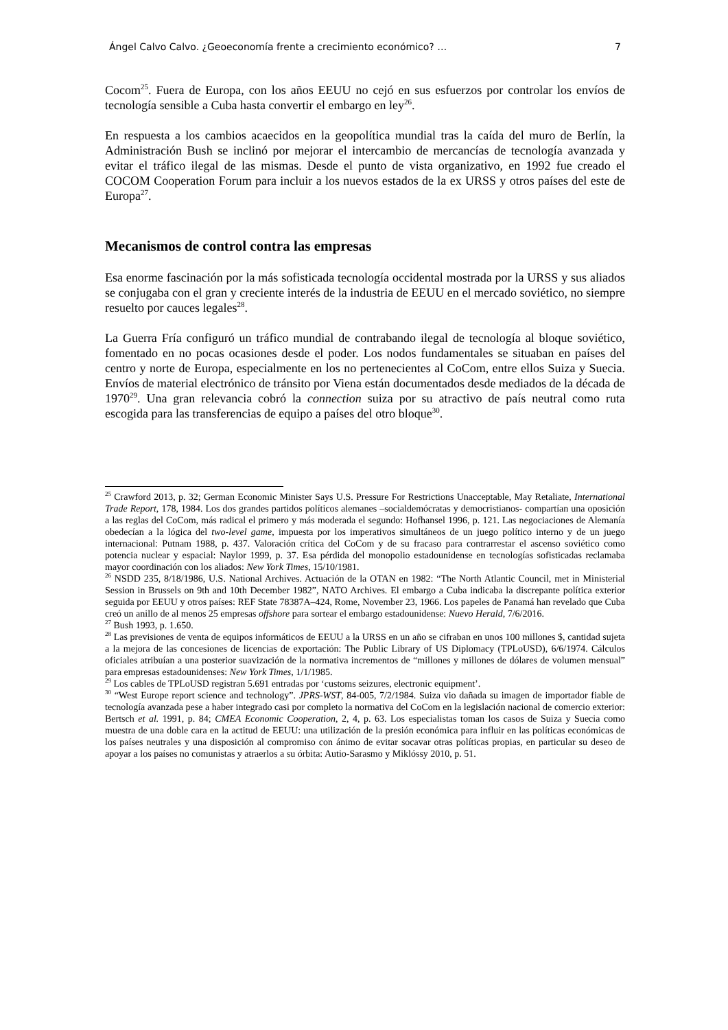Ángel Calvo Calvo. ¿Geoeconomía frente a crecimiento económico? … 7
Cocom<sup>25</sup>. Fuera de Europa, con los años EEUU no cejó en sus esfuerzos por controlar los envíos de tecnología sensible a Cuba hasta convertir el embargo en ley<sup>26</sup>.
En respuesta a los cambios acaecidos en la geopolítica mundial tras la caída del muro de Berlín, la Administración Bush se inclinó por mejorar el intercambio de mercancías de tecnología avanzada y evitar el tráfico ilegal de las mismas. Desde el punto de vista organizativo, en 1992 fue creado el COCOM Cooperation Forum para incluir a los nuevos estados de la ex URSS y otros países del este de Europa<sup>27</sup>.
Mecanismos de control contra las empresas
Esa enorme fascinación por la más sofisticada tecnología occidental mostrada por la URSS y sus aliados se conjugaba con el gran y creciente interés de la industria de EEUU en el mercado soviético, no siempre resuelto por cauces legales<sup>28</sup>.
La Guerra Fría configuró un tráfico mundial de contrabando ilegal de tecnología al bloque soviético, fomentado en no pocas ocasiones desde el poder. Los nodos fundamentales se situaban en países del centro y norte de Europa, especialmente en los no pertenecientes al CoCom, entre ellos Suiza y Suecia. Envíos de material electrónico de tránsito por Viena están documentados desde mediados de la década de 1970<sup>29</sup>. Una gran relevancia cobró la connection suiza por su atractivo de país neutral como ruta escogida para las transferencias de equipo a países del otro bloque<sup>30</sup>.
<sup>25</sup> Crawford 2013, p. 32; German Economic Minister Says U.S. Pressure For Restrictions Unacceptable, May Retaliate, International Trade Report, 178, 1984. Los dos grandes partidos políticos alemanes –socialdemócratas y democristianos- compartían una oposición a las reglas del CoCom, más radical el primero y más moderada el segundo: Hofhansel 1996, p. 121. Las negociaciones de Alemanía obedecían a la lógica del two-level game, impuesta por los imperativos simultáneos de un juego político interno y de un juego internacional: Putnam 1988, p. 437. Valoración crítica del CoCom y de su fracaso para contrarrestar el ascenso soviético como potencia nuclear y espacial: Naylor 1999, p. 37. Esa pérdida del monopolio estadounidense en tecnologías sofisticadas reclamaba mayor coordinación con los aliados: New York Times, 15/10/1981.
<sup>26</sup> NSDD 235, 8/18/1986, U.S. National Archives. Actuación de la OTAN en 1982: “The North Atlantic Council, met in Ministerial Session in Brussels on 9th and 10th December 1982”, NATO Archives. El embargo a Cuba indicaba la discrepante política exterior seguida por EEUU y otros países: REF State 78387A–424, Rome, November 23, 1966. Los papeles de Panamá han revelado que Cuba creó un anillo de al menos 25 empresas offshore para sortear el embargo estadounidense: Nuevo Herald, 7/6/2016.
<sup>27</sup> Bush 1993, p. 1.650.
<sup>28</sup> Las previsiones de venta de equipos informáticos de EEUU a la URSS en un año se cifraban en unos 100 millones $, cantidad sujeta a la mejora de las concesiones de licencias de exportación: The Public Library of US Diplomacy (TPLoUSD), 6/6/1974. Cálculos oficiales atribuían a una posterior suavización de la normativa incrementos de “millones y millones de dólares de volumen mensual” para empresas estadounidenses: New York Times, 1/1/1985.
<sup>29</sup> Los cables de TPLoUSD registran 5.691 entradas por ‘customs seizures, electronic equipment’.
<sup>30</sup> “West Europe report science and technology”. JPRS-WST, 84-005, 7/2/1984. Suiza vio dañada su imagen de importador fiable de tecnología avanzada pese a haber integrado casi por completo la normativa del CoCom en la legislación nacional de comercio exterior: Bertsch et al. 1991, p. 84; CMEA Economic Cooperation, 2, 4, p. 63. Los especialistas toman los casos de Suiza y Suecia como muestra de una doble cara en la actitud de EEUU: una utilización de la presión económica para influir en las políticas económicas de los países neutrales y una disposición al compromiso con ánimo de evitar socavar otras políticas propias, en particular su deseo de apoyar a los países no comunistas y atraerlos a su órbita: Autio-Sarasmo y Miklóssy 2010, p. 51.